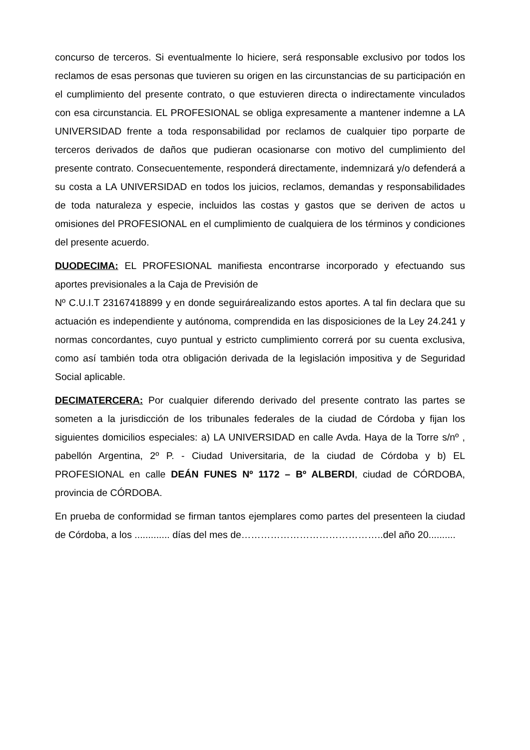concurso de terceros. Si eventualmente lo hiciere, será responsable exclusivo por todos los reclamos de esas personas que tuvieren su origen en las circunstancias de su participación en el cumplimiento del presente contrato, o que estuvieren directa o indirectamente vinculados con esa circunstancia. EL PROFESIONAL se obliga expresamente a mantener indemne a LA UNIVERSIDAD frente a toda responsabilidad por reclamos de cualquier tipo porparte de terceros derivados de daños que pudieran ocasionarse con motivo del cumplimiento del presente contrato. Consecuentemente, responderá directamente, indemnizará y/o defenderá a su costa a LA UNIVERSIDAD en todos los juicios, reclamos, demandas y responsabilidades de toda naturaleza y especie, incluidos las costas y gastos que se deriven de actos u omisiones del PROFESIONAL en el cumplimiento de cualquiera de los términos y condiciones del presente acuerdo.
DUODECIMA: EL PROFESIONAL manifiesta encontrarse incorporado y efectuando sus aportes previsionales a la Caja de Previsión de
Nº C.U.I.T 23167418899 y en donde seguirárealizando estos aportes. A tal fin declara que su actuación es independiente y autónoma, comprendida en las disposiciones de la Ley 24.241 y normas concordantes, cuyo puntual y estricto cumplimiento correrá por su cuenta exclusiva, como así también toda otra obligación derivada de la legislación impositiva y de Seguridad Social aplicable.
DECIMATERCERA: Por cualquier diferendo derivado del presente contrato las partes se someten a la jurisdicción de los tribunales federales de la ciudad de Córdoba y fijan los siguientes domicilios especiales: a) LA UNIVERSIDAD en calle Avda. Haya de la Torre s/nº , pabellón Argentina, 2º P. - Ciudad Universitaria, de la ciudad de Córdoba y b) EL PROFESIONAL en calle DEÁN FUNES Nº 1172 – Bº ALBERDI, ciudad de CÓRDOBA, provincia de CÓRDOBA.
En prueba de conformidad se firman tantos ejemplares como partes del presenteen la ciudad de Córdoba, a los ............. días del mes de……………………………………..del año 20..........